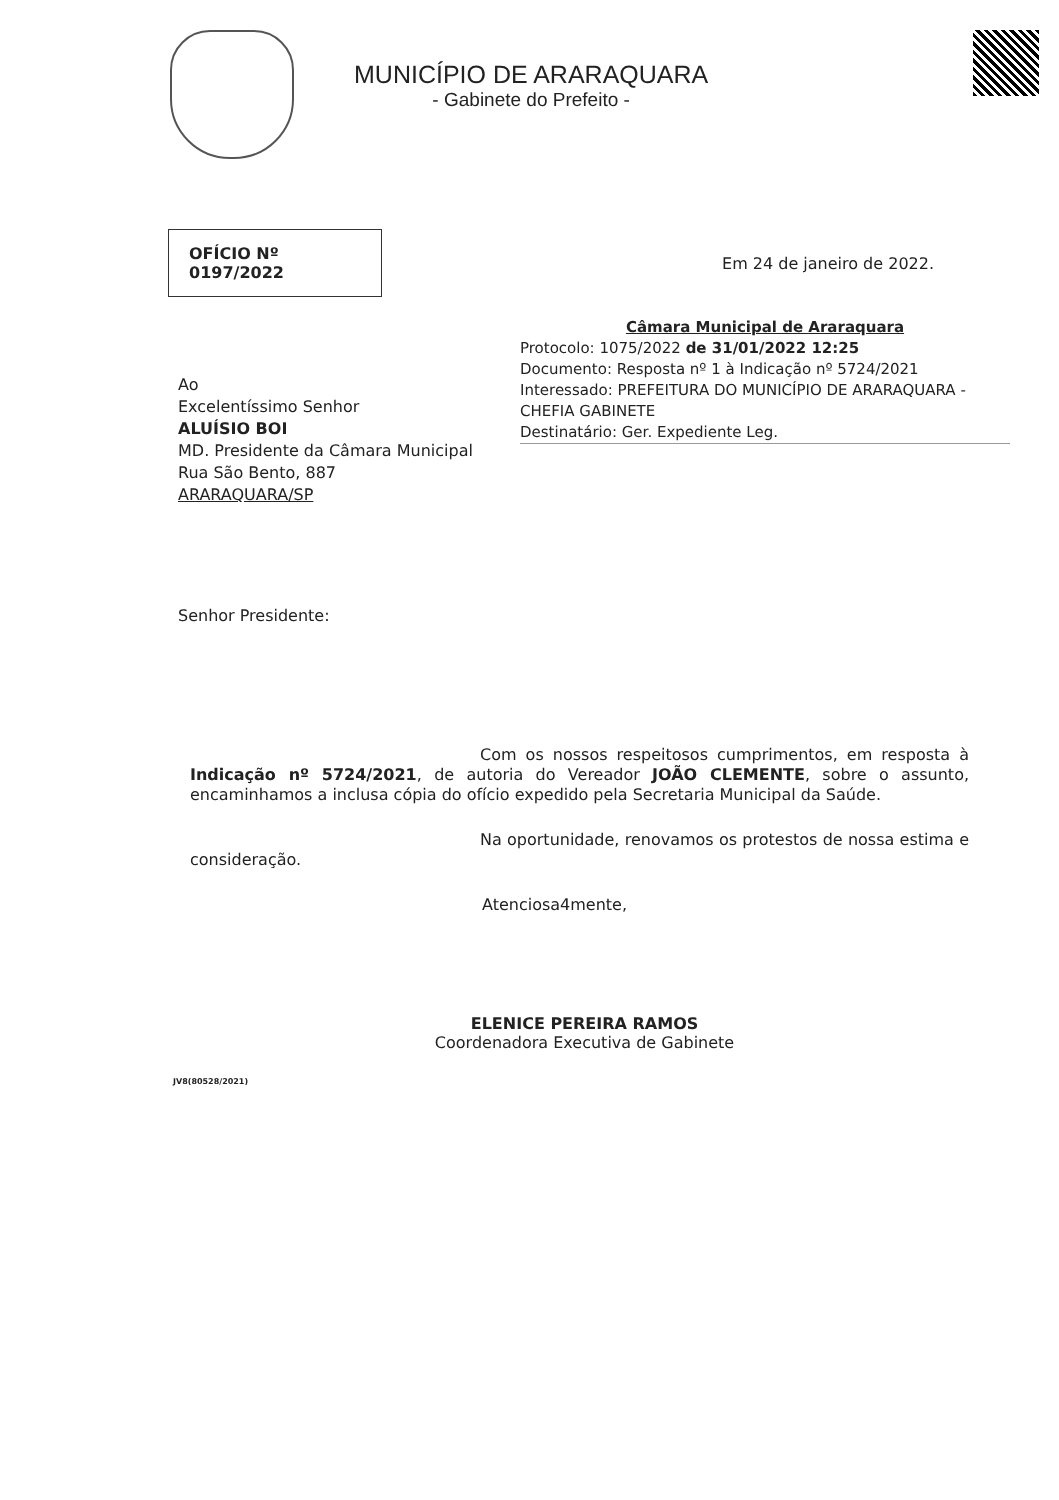MUNICÍPIO DE ARARAQUARA
- Gabinete do Prefeito -
OFÍCIO Nº 0197/2022
Em 24 de janeiro de 2022.
Câmara Municipal de Araraquara
Protocolo: 1075/2022 de 31/01/2022 12:25
Documento: Resposta nº 1 à Indicação nº 5724/2021
Interessado: PREFEITURA DO MUNICÍPIO DE ARARAQUARA - CHEFIA GABINETE
Destinatário: Ger. Expediente Leg.
Ao
Excelentíssimo Senhor
ALUÍSIO BOI
MD. Presidente da Câmara Municipal
Rua São Bento, 887
ARARAQUARA/SP
Senhor Presidente:
Com os nossos respeitosos cumprimentos, em resposta à Indicação nº 5724/2021, de autoria do Vereador JOÃO CLEMENTE, sobre o assunto, encaminhamos a inclusa cópia do ofício expedido pela Secretaria Municipal da Saúde.
Na oportunidade, renovamos os protestos de nossa estima e consideração.
Atenciosa4mente,
ELENICE PEREIRA RAMOS
Coordenadora Executiva de Gabinete
JV8(80528/2021)